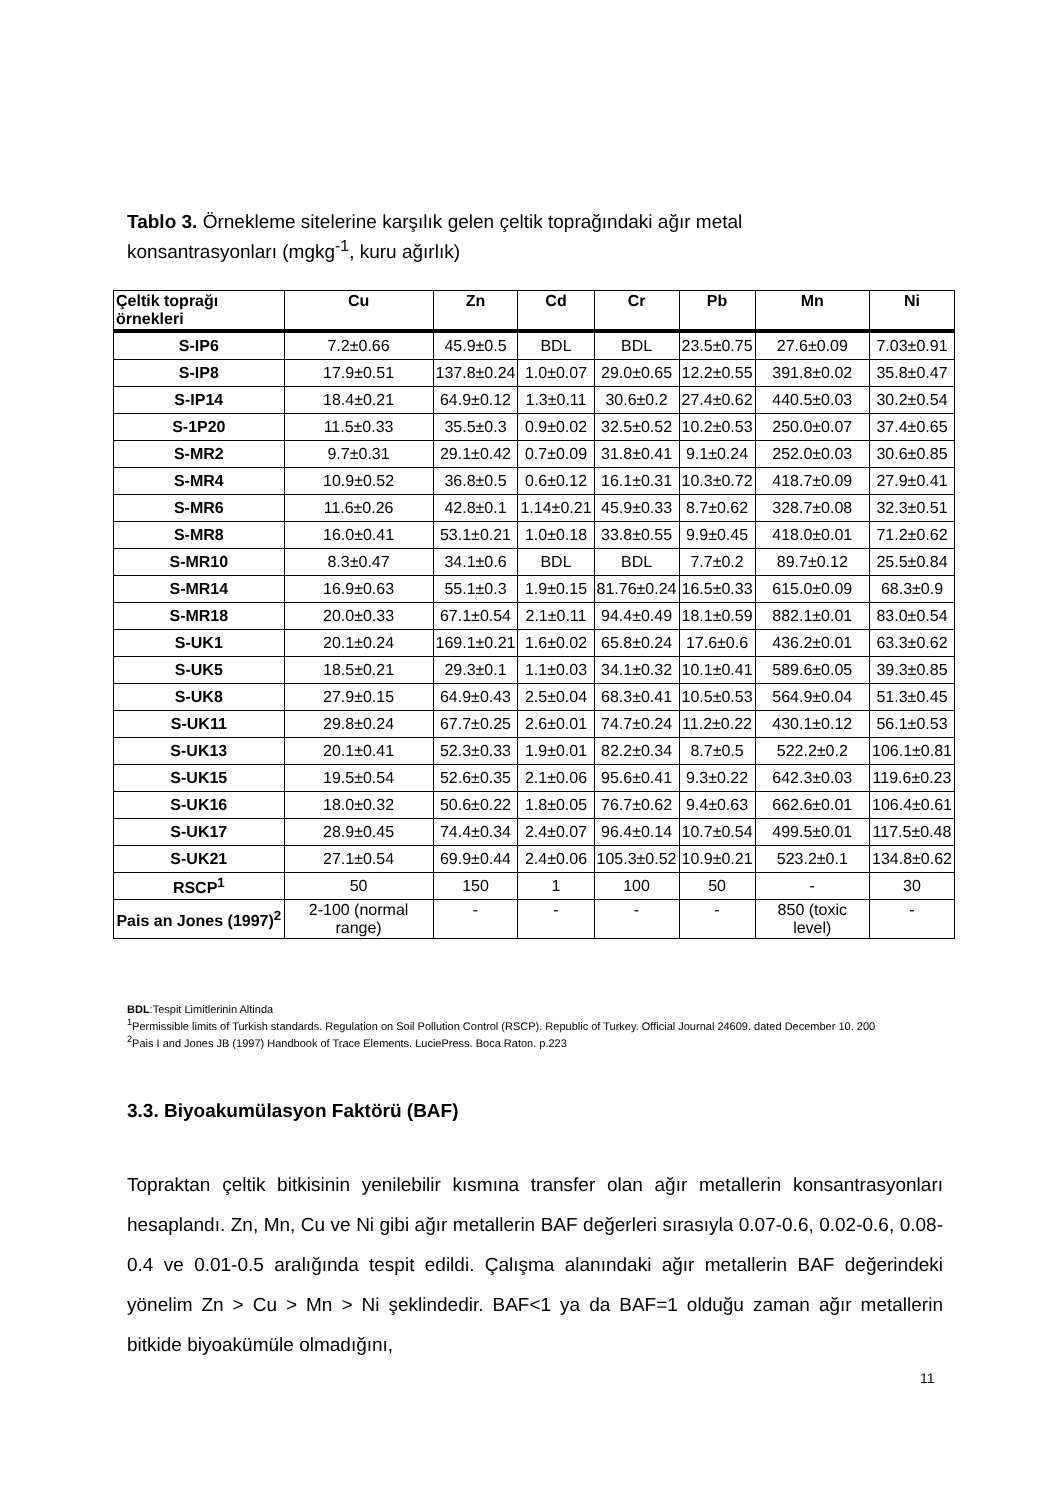Tablo 3. Örnekleme sitelerine karşılık gelen çeltik toprağındaki ağır metal konsantrasyonları (mgkg<sup>-1</sup>, kuru ağırlık)
| Çeltik toprağı örnekleri | Cu | Zn | Cd | Cr | Pb | Mn | Ni |
| --- | --- | --- | --- | --- | --- | --- | --- |
| S-IP6 | 7.2±0.66 | 45.9±0.5 | BDL | BDL | 23.5±0.75 | 27.6±0.09 | 7.03±0.91 |
| S-IP8 | 17.9±0.51 | 137.8±0.24 | 1.0±0.07 | 29.0±0.65 | 12.2±0.55 | 391.8±0.02 | 35.8±0.47 |
| S-IP14 | 18.4±0.21 | 64.9±0.12 | 1.3±0.11 | 30.6±0.2 | 27.4±0.62 | 440.5±0.03 | 30.2±0.54 |
| S-1P20 | 11.5±0.33 | 35.5±0.3 | 0.9±0.02 | 32.5±0.52 | 10.2±0.53 | 250.0±0.07 | 37.4±0.65 |
| S-MR2 | 9.7±0.31 | 29.1±0.42 | 0.7±0.09 | 31.8±0.41 | 9.1±0.24 | 252.0±0.03 | 30.6±0.85 |
| S-MR4 | 10.9±0.52 | 36.8±0.5 | 0.6±0.12 | 16.1±0.31 | 10.3±0.72 | 418.7±0.09 | 27.9±0.41 |
| S-MR6 | 11.6±0.26 | 42.8±0.1 | 1.14±0.21 | 45.9±0.33 | 8.7±0.62 | 328.7±0.08 | 32.3±0.51 |
| S-MR8 | 16.0±0.41 | 53.1±0.21 | 1.0±0.18 | 33.8±0.55 | 9.9±0.45 | 418.0±0.01 | 71.2±0.62 |
| S-MR10 | 8.3±0.47 | 34.1±0.6 | BDL | BDL | 7.7±0.2 | 89.7±0.12 | 25.5±0.84 |
| S-MR14 | 16.9±0.63 | 55.1±0.3 | 1.9±0.15 | 81.76±0.24 | 16.5±0.33 | 615.0±0.09 | 68.3±0.9 |
| S-MR18 | 20.0±0.33 | 67.1±0.54 | 2.1±0.11 | 94.4±0.49 | 18.1±0.59 | 882.1±0.01 | 83.0±0.54 |
| S-UK1 | 20.1±0.24 | 169.1±0.21 | 1.6±0.02 | 65.8±0.24 | 17.6±0.6 | 436.2±0.01 | 63.3±0.62 |
| S-UK5 | 18.5±0.21 | 29.3±0.1 | 1.1±0.03 | 34.1±0.32 | 10.1±0.41 | 589.6±0.05 | 39.3±0.85 |
| S-UK8 | 27.9±0.15 | 64.9±0.43 | 2.5±0.04 | 68.3±0.41 | 10.5±0.53 | 564.9±0.04 | 51.3±0.45 |
| S-UK11 | 29.8±0.24 | 67.7±0.25 | 2.6±0.01 | 74.7±0.24 | 11.2±0.22 | 430.1±0.12 | 56.1±0.53 |
| S-UK13 | 20.1±0.41 | 52.3±0.33 | 1.9±0.01 | 82.2±0.34 | 8.7±0.5 | 522.2±0.2 | 106.1±0.81 |
| S-UK15 | 19.5±0.54 | 52.6±0.35 | 2.1±0.06 | 95.6±0.41 | 9.3±0.22 | 642.3±0.03 | 119.6±0.23 |
| S-UK16 | 18.0±0.32 | 50.6±0.22 | 1.8±0.05 | 76.7±0.62 | 9.4±0.63 | 662.6±0.01 | 106.4±0.61 |
| S-UK17 | 28.9±0.45 | 74.4±0.34 | 2.4±0.07 | 96.4±0.14 | 10.7±0.54 | 499.5±0.01 | 117.5±0.48 |
| S-UK21 | 27.1±0.54 | 69.9±0.44 | 2.4±0.06 | 105.3±0.52 | 10.9±0.21 | 523.2±0.1 | 134.8±0.62 |
| RSCP<sup>1</sup> | 50 | 150 | 1 | 100 | 50 | - | 30 |
| Pais an Jones (1997)<sup>2</sup> | 2-100 (normal range) | - | - | - | - | 850 (toxic level) | - |
BDL:Tespit Limitlerinin Altinda
<sup>1</sup> Permissible limits of Turkish standards. Regulation on Soil Pollution Control (RSCP). Republic of Turkey. Official Journal 24609. dated December 10. 200
<sup>2</sup> Pais I and Jones JB (1997) Handbook of Trace Elements. LuciePress. Boca Raton. p.223
3.3. Biyoakumülasyon Faktörü (BAF)
Topraktan çeltik bitkisinin yenilebilir kısmına transfer olan ağır metallerin konsantrasyonları hesaplandı. Zn, Mn, Cu ve Ni gibi ağır metallerin BAF değerleri sırasıyla 0.07-0.6, 0.02-0.6, 0.08-0.4 ve 0.01-0.5 aralığında tespit edildi. Çalışma alanındaki ağır metallerin BAF değerindeki yönelim Zn > Cu > Mn > Ni şeklindedir. BAF<1 ya da BAF=1 olduğu zaman ağır metallerin bitkide biyoakümüle olmadığını,
11